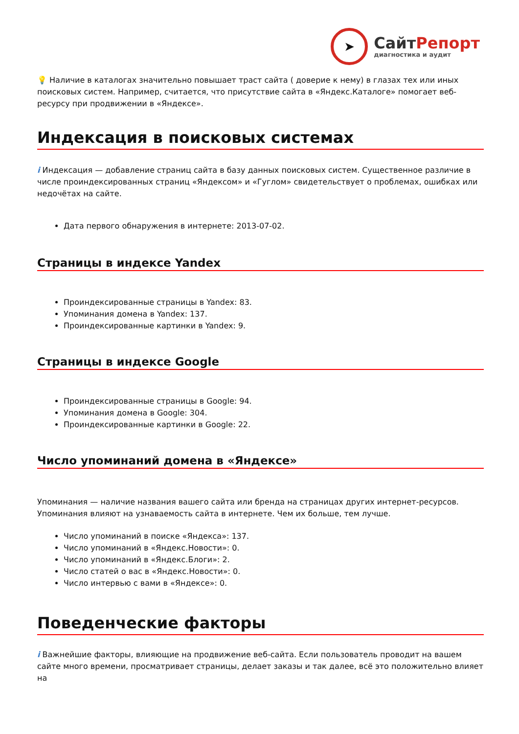➤
СайтРепорт
диагностика и аудит
💡 Наличие в каталогах значительно повышает траст сайта ( доверие к нему) в глазах тех или иных поисковых систем. Например, считается, что присутствие сайта в «Яндекс.Каталоге» помогает веб-ресурсу при продвижении в «Яндексе».
Индексация в поисковых системах
i Индексация — добавление страниц сайта в базу данных поисковых систем. Существенное различие в числе проиндексированных страниц «Яндексом» и «Гуглом» свидетельствует о проблемах, ошибках или недочётах на сайте.
Дата первого обнаружения в интернете: 2013-07-02.
Страницы в индексе Yandex
Проиндексированные страницы в Yandex: 83.
Упоминания домена в Yandex: 137.
Проиндексированные картинки в Yandex: 9.
Страницы в индексе Google
Проиндексированные страницы в Google: 94.
Упоминания домена в Google: 304.
Проиндексированные картинки в Google: 22.
Число упоминаний домена в «Яндексе»
Упоминания — наличие названия вашего сайта или бренда на страницах других интернет-ресурсов. Упоминания влияют на узнаваемость сайта в интернете. Чем их больше, тем лучше.
Число упоминаний в поиске «Яндекса»: 137.
Число упоминаний в «Яндекс.Новости»: 0.
Число упоминаний в «Яндекс.Блоги»: 2.
Число статей о вас в «Яндекс.Новости»: 0.
Число интервью с вами в «Яндексе»: 0.
Поведенческие факторы
i Важнейшие факторы, влияющие на продвижение веб-сайта. Если пользователь проводит на вашем сайте много времени, просматривает страницы, делает заказы и так далее, всё это положительно влияет на